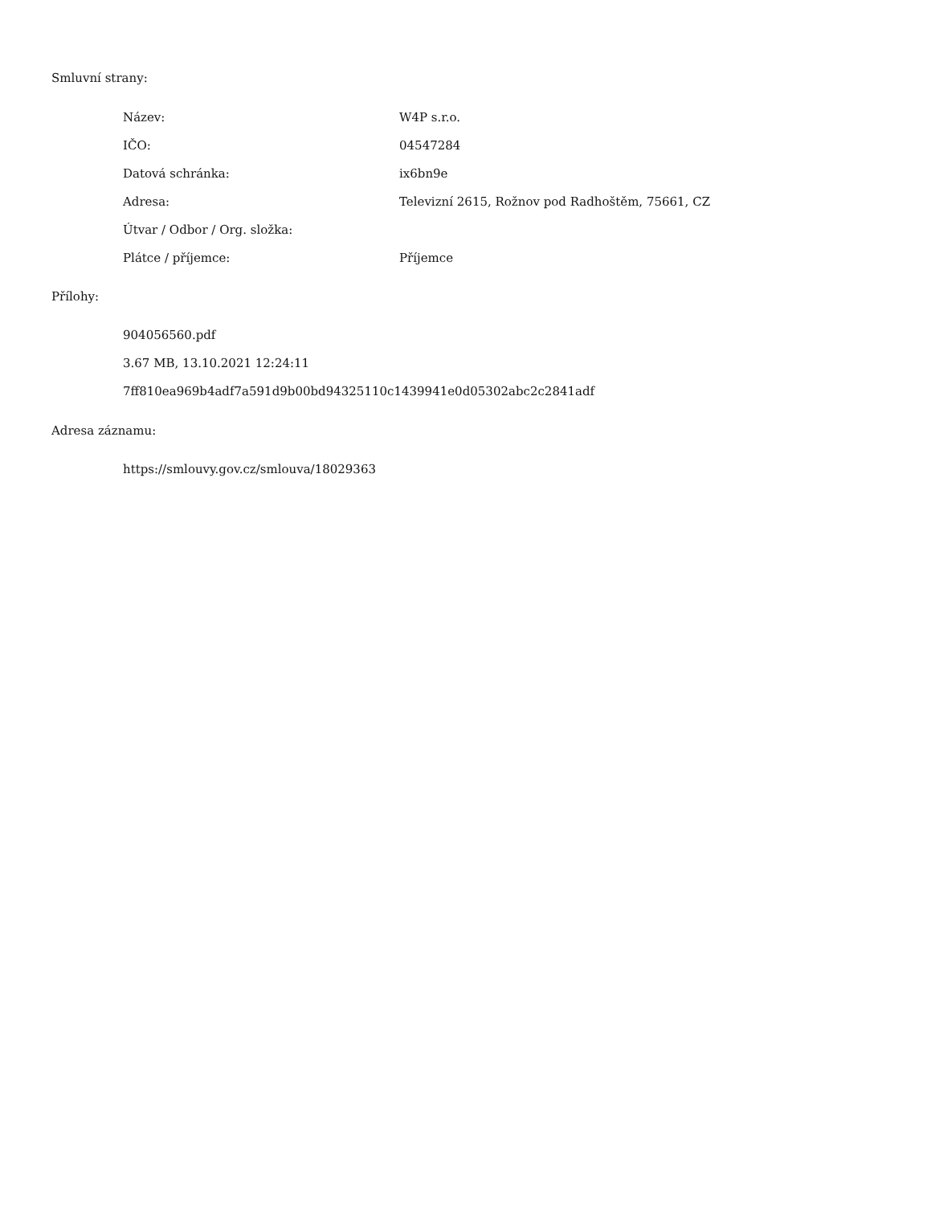Smluvní strany:
| Název: | W4P s.r.o. |
| IČO: | 04547284 |
| Datová schránka: | ix6bn9e |
| Adresa: | Televizní 2615, Rožnov pod Radhoštěm, 75661, CZ |
| Útvar / Odbor / Org. složka: | |
| Plátce / příjemce: | Příjemce |
Přílohy:
904056560.pdf
3.67 MB, 13.10.2021 12:24:11
7ff810ea969b4adf7a591d9b00bd94325110c1439941e0d05302abc2c2841adf
Adresa záznamu:
https://smlouvy.gov.cz/smlouva/18029363